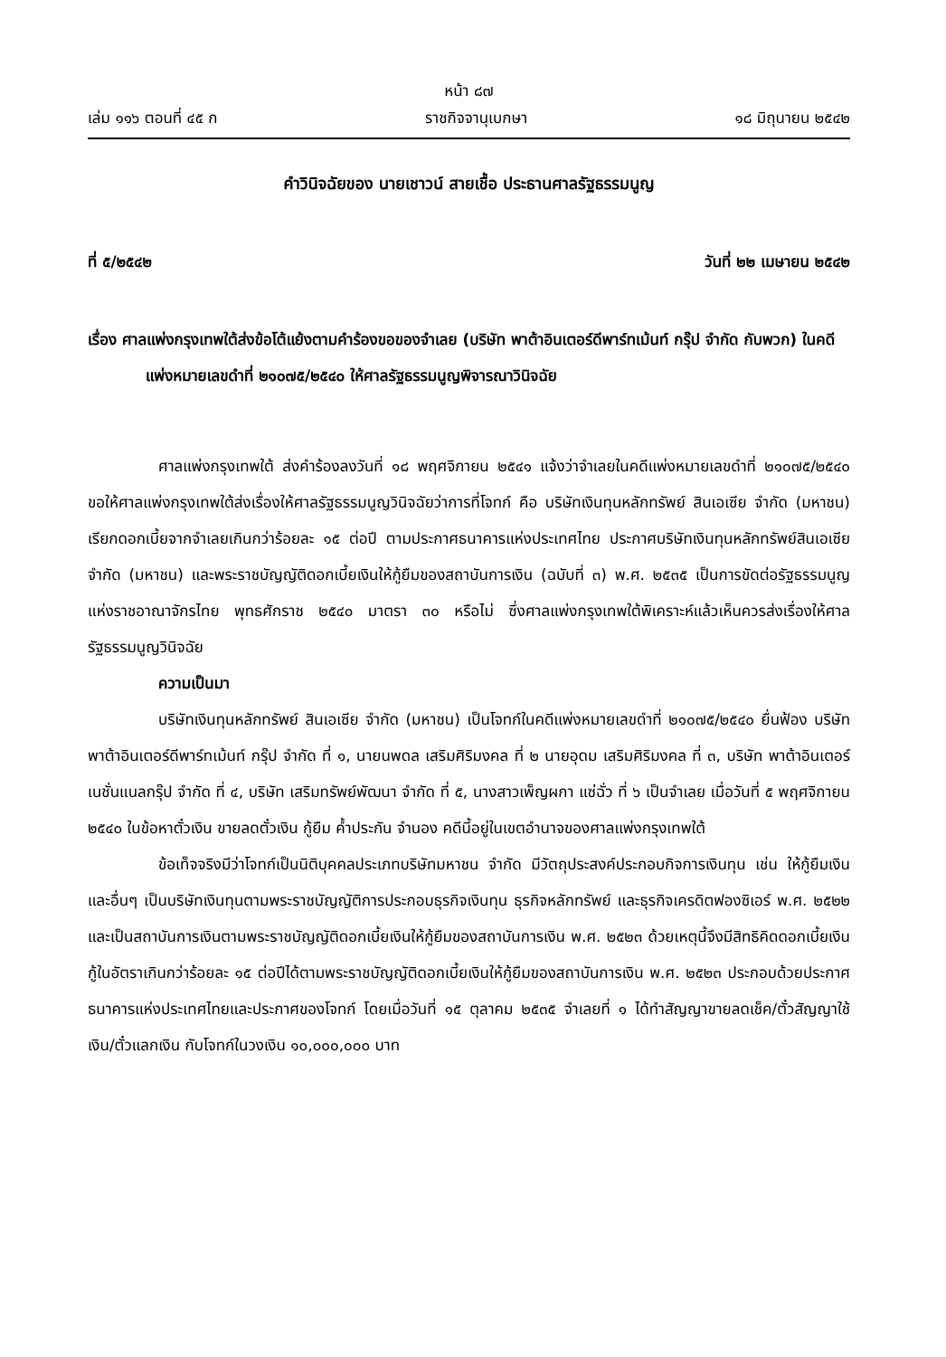หน้า ๘๗
เล่ม ๑๑๖ ตอนที่ ๔๕ ก ราชกิจจานุเบกษา ๑๘ มิถุนายน ๒๕๔๒
คำวินิจฉัยของ นายเชาวน์ สายเชื้อ ประธานศาลรัฐธรรมนูญ
ที่ ๕/๒๕๔๒ วันที่ ๒๒ เมษายน ๒๕๔๒
เรื่อง ศาลแพ่งกรุงเทพใต้ส่งข้อโต้แย้งตามคำร้องขอของจำเลย (บริษัท พาต้าอินเตอร์ดีพาร์ทเม้นท์ กรุ๊ป จำกัด กับพวก) ในคดีแพ่งหมายเลขดำที่ ๒๑๐๗๕/๒๕๔๐ ให้ศาลรัฐธรรมนูญพิจารณาวินิจฉัย
ศาลแพ่งกรุงเทพใต้ ส่งคำร้องลงวันที่ ๑๘ พฤศจิกายน ๒๕๔๑ แจ้งว่าจำเลยในคดีแพ่งหมายเลขดำที่ ๒๑๐๗๕/๒๕๔๐ ขอให้ศาลแพ่งกรุงเทพใต้ส่งเรื่องให้ศาลรัฐธรรมนูญวินิจฉัยว่าการที่โจทก์ คือ บริษัทเงินทุนหลักทรัพย์ สินเอเซีย จำกัด (มหาชน) เรียกดอกเบี้ยจากจำเลยเกินกว่าร้อยละ ๑๕ ต่อปี ตามประกาศธนาคารแห่งประเทศไทย ประกาศบริษัทเงินทุนหลักทรัพย์สินเอเซีย จำกัด (มหาชน) และพระราชบัญญัติดอกเบี้ยเงินให้กู้ยืมของสถาบันการเงิน (ฉบับที่ ๓) พ.ศ. ๒๕๓๕ เป็นการขัดต่อรัฐธรรมนูญแห่งราชอาณาจักรไทย พุทธศักราช ๒๕๔๐ มาตรา ๓๐ หรือไม่ ซึ่งศาลแพ่งกรุงเทพใต้พิเคราะห์แล้วเห็นควรส่งเรื่องให้ศาลรัฐธรรมนูญวินิจฉัย
ความเป็นมา
บริษัทเงินทุนหลักทรัพย์ สินเอเซีย จำกัด (มหาชน) เป็นโจทก์ในคดีแพ่งหมายเลขดำที่ ๒๑๐๗๕/๒๕๔๐ ยื่นฟ้อง บริษัท พาต้าอินเตอร์ดีพาร์ทเม้นท์ กรุ๊ป จำกัด ที่ ๑, นายนพดล เสริมศิริมงคล ที่ ๒ นายอุดม เสริมศิริมงคล ที่ ๓, บริษัท พาต้าอินเตอร์เนชั่นแนลกรุ๊ป จำกัด ที่ ๔, บริษัท เสริมทรัพย์พัฒนา จำกัด ที่ ๕, นางสาวเพ็ญผกา แซ่ฉั่ว ที่ ๖ เป็นจำเลย เมื่อวันที่ ๕ พฤศจิกายน ๒๕๔๐ ในข้อหาตั๋วเงิน ขายลดตั๋วเงิน กู้ยืม ค้ำประกัน จำนอง คดีนี้อยู่ในเขตอำนาจของศาลแพ่งกรุงเทพใต้
ข้อเท็จจริงมีว่าโจทก์เป็นนิติบุคคลประเภทบริษัทมหาชน จำกัด มีวัตถุประสงค์ประกอบกิจการเงินทุน เช่น ให้กู้ยืมเงินและอื่นๆ เป็นบริษัทเงินทุนตามพระราชบัญญัติการประกอบธุรกิจเงินทุน ธุรกิจหลักทรัพย์ และธุรกิจเครดิตฟองซิเอร์ พ.ศ. ๒๕๒๒ และเป็นสถาบันการเงินตามพระราชบัญญัติดอกเบี้ยเงินให้กู้ยืมของสถาบันการเงิน พ.ศ. ๒๕๒๓ ด้วยเหตุนี้จึงมีสิทธิคิดดอกเบี้ยเงินกู้ในอัตราเกินกว่าร้อยละ ๑๕ ต่อปีได้ตามพระราชบัญญัติดอกเบี้ยเงินให้กู้ยืมของสถาบันการเงิน พ.ศ. ๒๕๒๓ ประกอบด้วยประกาศธนาคารแห่งประเทศไทยและประกาศของโจทก์ โดยเมื่อวันที่ ๑๕ ตุลาคม ๒๕๓๕ จำเลยที่ ๑ ได้ทำสัญญาขายลดเช็ค/ตั๋วสัญญาใช้เงิน/ตั๋วแลกเงิน กับโจทก์ในวงเงิน ๑๐,๐๐๐,๐๐๐ บาท